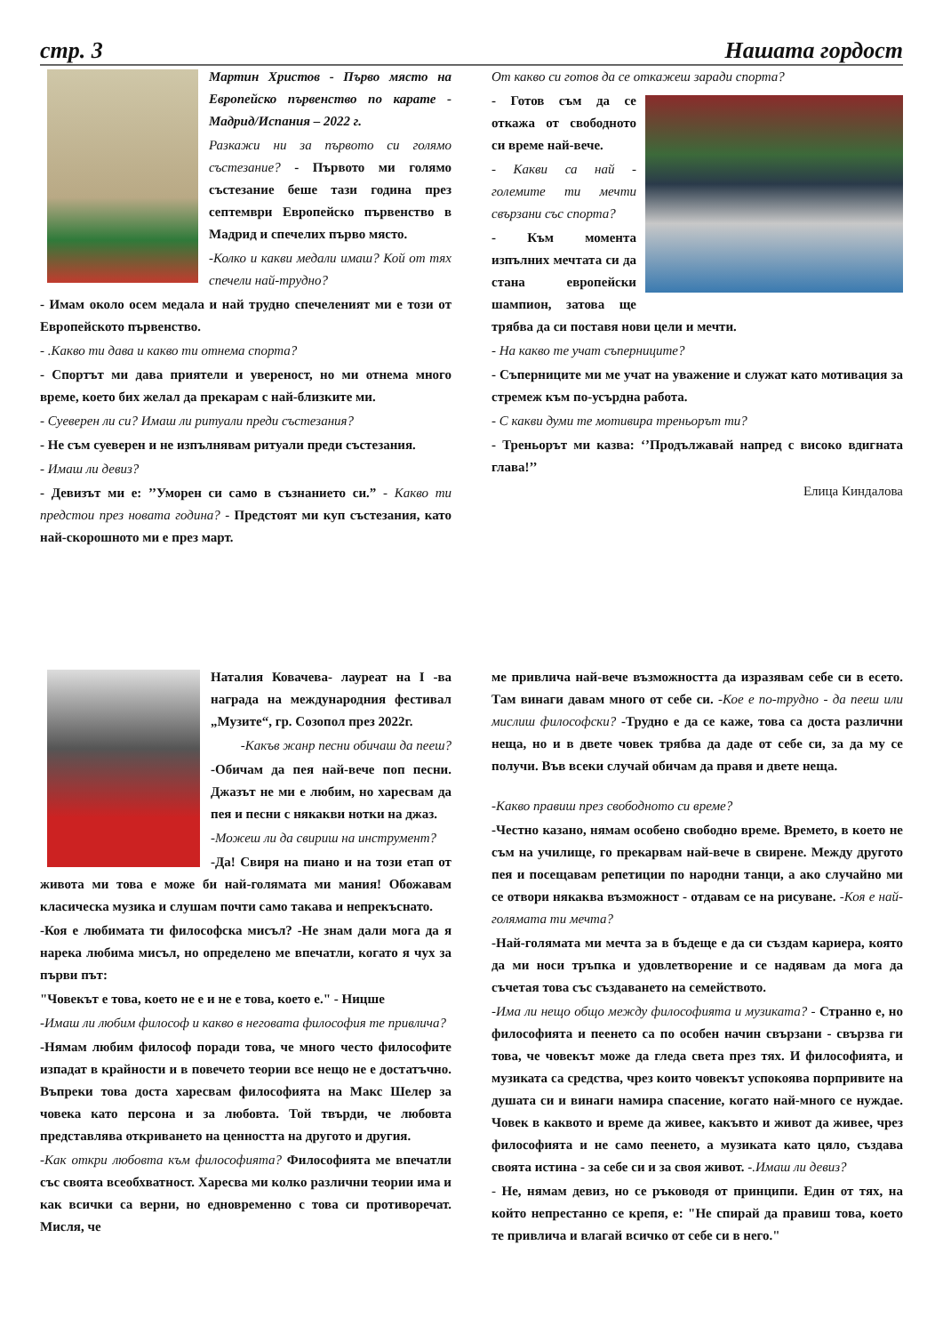стр. 3 Нашата гордост
Мартин Христов - Първо място на Европейско първенство по карате - Мадрид/Испания – 2022 г.
Разкажи ни за първото си голямо състезание? - Първото ми голямо състезание беше тази година през септември Европейско първенство в Мадрид и спечелих първо място.
-Колко и какви медали имаш? Кой от тях спечели най-трудно?
- Имам около осем медала и най трудно спечеленият ми е този от Европейското първенство.
- .Какво ти дава и какво ти отнема спорта?
- Спортът ми дава приятели и увереност, но ми отнема много време, което бих желал да прекарам с най-близките ми.
- Суеверен ли си? Имаш ли ритуали преди състезания?
- Не съм суеверен и не изпълнявам ритуали преди състезания.
- Имаш ли девиз?
- Девизът ми е: ’’Уморен си само в съзнанието си.” - Какво ти предстои през новата година? - Предстоят ми куп състезания, като най-скорошното ми е през март.
От какво си готов да се откажеш заради спорта?
- Готов съм да се откажа от свободното си време най-вече.
- Какви са най - големите ти мечти свързани със спорта?
- Към момента изпълних мечтата си да стана европейски шампион, затова ще трябва да си поставя нови цели и мечти.
- На какво те учат съперниците?
- Съперниците ми ме учат на уважение и служат като мотивация за стремеж към по-усърдна работа.
- С какви думи те мотивира треньорът ти?
- Треньорът ми казва: ‘’Продължавай напред с високо вдигната глава!’’
Елица Киндалова
Наталия Ковачева- лауреат на I -ва награда на международния фестивал „Музите“, гр. Созопол през 2022г.
-Какъв жанр песни обичаш да пееш?
-Обичам да пея най-вече поп песни. Джазът не ми е любим, но харесвам да пея и песни с някакви нотки на джаз.
-Можеш ли да свириш на инструмент?
-Да! Свиря на пиано и на този етап от живота ми това е може би най-голямата ми мания! Обожавам класическа музика и слушам почти само такава и непрекъснато.
-Коя е любимата ти философска мисъл? -Не знам дали мога да я нарека любима мисъл, но определено ме впечатли, когато я чух за първи път:
"Човекът е това, което не е и не е това, което е." - Ницше
-Имаш ли любим философ и какво в неговата философия те привлича?
-Нямам любим философ поради това, че много често философите изпадат в крайности и в повечето теории все нещо не е достатъчно. Въпреки това доста харесвам философията на Макс Шелер за човека като персона и за любовта. Той твърди, че любовта представлява откриването на ценността на другото и другия.
-Как откри любовта към философията? Философията ме впечатли със своята всеобхватност. Харесва ми колко различни теории има и как всички са верни, но едновременно с това си противоречат. Мисля, че
ме привлича най-вече възможността да изразявам себе си в есето. Там винаги давам много от себе си. -Кое е по-трудно - да пееш или мислиш философски? -Трудно е да се каже, това са доста различни неща, но и в двете човек трябва да даде от себе си, за да му се получи. Във всеки случай обичам да правя и двете неща.
-Какво правиш през свободното си време?
-Честно казано, нямам особено свободно време. Времето, в което не съм на училище, го прекарвам най-вече в свирене. Между другото пея и посещавам репетиции по народни танци, а ако случайно ми се отвори някаква възможност - отдавам се на рисуване. -Коя е най-голямата ти мечта?
-Най-голямата ми мечта за в бъдеще е да си създам кариера, която да ми носи тръпка и удовлетворение и се надявам да мога да съчетая това със създаването на семейството.
-Има ли нещо общо между философията и музиката? - Странно е, но философията и пеенето са по особен начин свързани - свързва ги това, че човекът може да гледа света през тях. И философията, и музиката са средства, чрез които човекът успокоява порпривите на душата си и винаги намира спасение, когато най-много се нуждае. Човек в каквото и време да живее, какъвто и живот да живее, чрез философията и не само пеенето, а музиката като цяло, създава своята истина - за себе си и за своя живот. -.Имаш ли девиз?
- Не, нямам девиз, но се ръководя от принципи. Един от тях, на който непрестанно се крепя, е: "Не спирай да правиш това, което те привлича и влагай всичко от себе си в него."